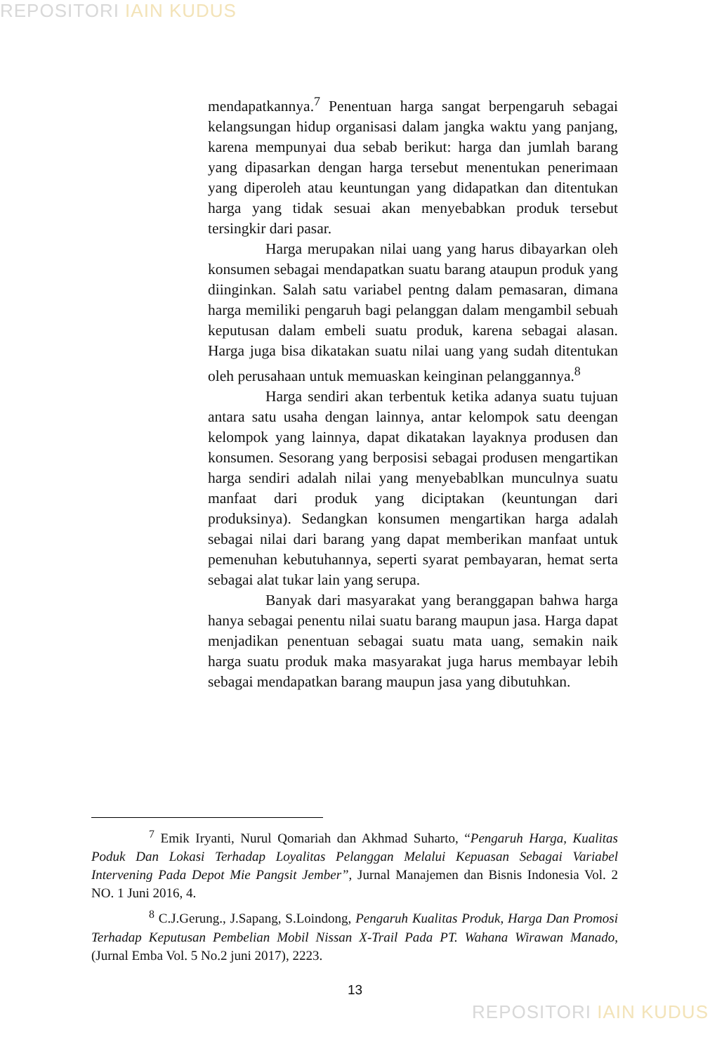REPOSITORI IAIN KUDUS
mendapatkannya.<sup>7</sup> Penentuan harga sangat berpengaruh sebagai kelangsungan hidup organisasi dalam jangka waktu yang panjang, karena mempunyai dua sebab berikut: harga dan jumlah barang yang dipasarkan dengan harga tersebut menentukan penerimaan yang diperoleh atau keuntungan yang didapatkan dan ditentukan harga yang tidak sesuai akan menyebabkan produk tersebut tersingkir dari pasar.
Harga merupakan nilai uang yang harus dibayarkan oleh konsumen sebagai mendapatkan suatu barang ataupun produk yang diinginkan. Salah satu variabel pentng dalam pemasaran, dimana harga memiliki pengaruh bagi pelanggan dalam mengambil sebuah keputusan dalam embeli suatu produk, karena sebagai alasan. Harga juga bisa dikatakan suatu nilai uang yang sudah ditentukan oleh perusahaan untuk memuaskan keinginan pelanggannya.<sup>8</sup>
Harga sendiri akan terbentuk ketika adanya suatu tujuan antara satu usaha dengan lainnya, antar kelompok satu deengan kelompok yang lainnya, dapat dikatakan layaknya produsen dan konsumen. Sesorang yang berposisi sebagai produsen mengartikan harga sendiri adalah nilai yang menyebablkan munculnya suatu manfaat dari produk yang diciptakan (keuntungan dari produksinya). Sedangkan konsumen mengartikan harga adalah sebagai nilai dari barang yang dapat memberikan manfaat untuk pemenuhan kebutuhannya, seperti syarat pembayaran, hemat serta sebagai alat tukar lain yang serupa.
Banyak dari masyarakat yang beranggapan bahwa harga hanya sebagai penentu nilai suatu barang maupun jasa. Harga dapat menjadikan penentuan sebagai suatu mata uang, semakin naik harga suatu produk maka masyarakat juga harus membayar lebih sebagai mendapatkan barang maupun jasa yang dibutuhkan.
<sup>7</sup> Emik Iryanti, Nurul Qomariah dan Akhmad Suharto, “Pengaruh Harga, Kualitas Poduk Dan Lokasi Terhadap Loyalitas Pelanggan Melalui Kepuasan Sebagai Variabel Intervening Pada Depot Mie Pangsit Jember”, Jurnal Manajemen dan Bisnis Indonesia Vol. 2 NO. 1 Juni 2016, 4.
<sup>8</sup> C.J.Gerung., J.Sapang, S.Loindong, Pengaruh Kualitas Produk, Harga Dan Promosi Terhadap Keputusan Pembelian Mobil Nissan X-Trail Pada PT. Wahana Wirawan Manado, (Jurnal Emba Vol. 5 No.2 juni 2017), 2223.
13
REPOSITORI IAIN KUDUS